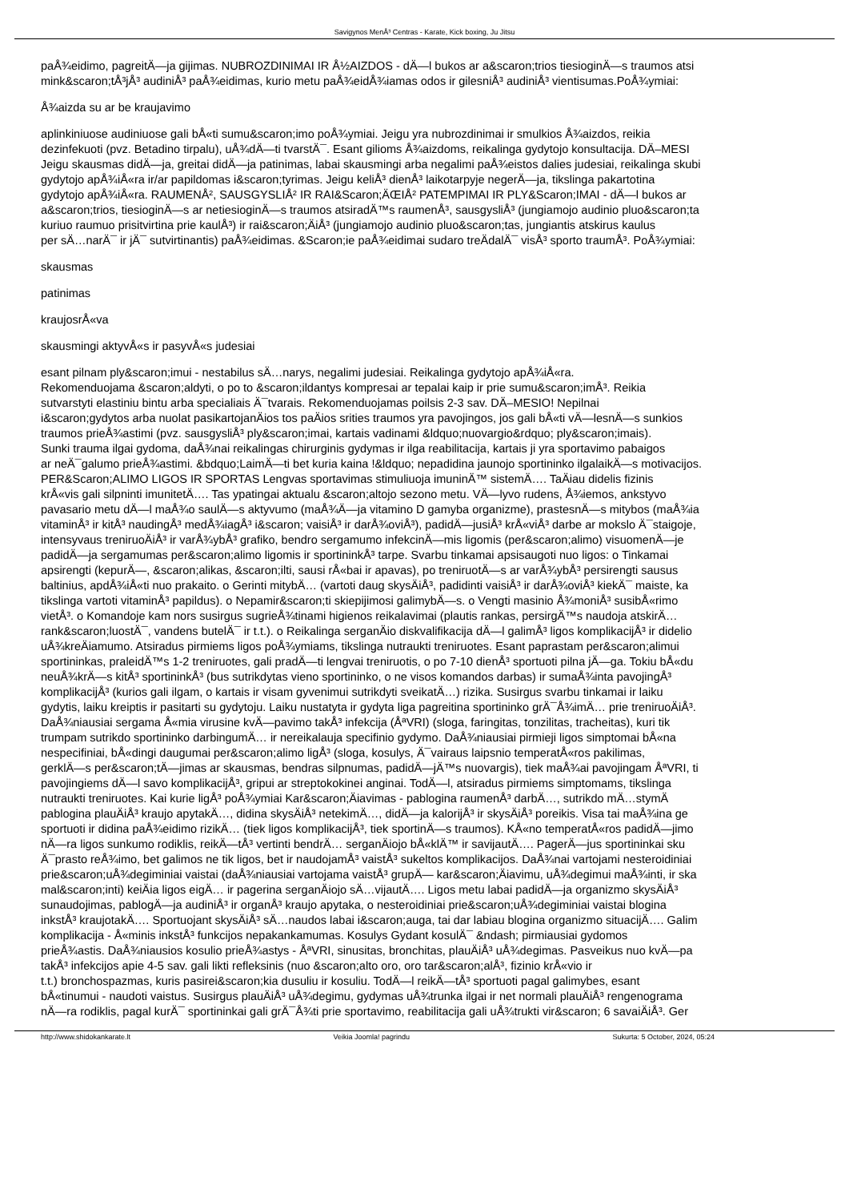Savigynos MenÅ³ Centras - Karate, Kick boxing, Ju Jitsu
paÅ¾eidimo, pagreitÄ—ja gijimas. NUBROZDINIMAI IR Å½AIZDOS - dÄ—l bukos ar a&scaron;trios tiesioginÄ—s traumos atsi
mink&scaron;tÅ³jÅ³ audiniÅ³ paÅ¾eidimas, kurio metu paÅ¾eidÅ¾iamas odos ir gilesniÅ³ audiniÅ³ vientisumas.PoÅ¾ymiai:
Å¾aizda su ar be kraujavimo
aplinkiniuose audiniuose gali bÅ«ti sumu&scaron;imo poÅ¾ymiai. Jeigu yra nubrozdinimai ir smulkios Å¾aizdos, reikia
dezinfekuoti (pvz. Betadino tirpalu), uÅ¾dÄ—ti tvarstÄ¯. Esant gilioms Å¾aizdoms, reikalinga gydytojo konsultacija. DÄ–MESI
Jeigu skausmas didÄ—ja, greitai didÄ—ja patinimas, labai skausmingi arba negalimi paÅ¾eistos dalies judesiai, reikalinga skubi
gydytojo apÅ¾iÅ«ra ir/ar papildomas i&scaron;tyrimas. Jeigu keliÅ³ dienÅ³ laikotarpyje negerÄ—ja, tikslinga pakartotina
gydytojo apÅ¾iÅ«ra. RAUMENÅ², SAUSGYSLIÅ² IR RAI&Scaron;ÄŒIÅ² PATEMPIMAI IR PLY&Scaron;IMAI - dÄ—l bukos ar
a&scaron;trios, tiesioginÄ—s ar netiesioginÄ—s traumos atsiradÄ™s raumenÅ³, sausgysliÅ³ (jungiamojo audinio pluo&scaron;ta
kuriuo raumuo prisitvirtina prie kaulÅ³) ir rai&scaron;ÄiÅ³ (jungiamojo audinio pluo&scaron;tas, jungiantis atskirus kaulus
per sÄ…narÄ¯ ir jÄ¯ sutvirtinantis) paÅ¾eidimas. &Scaron;ie paÅ¾eidimai sudaro treÄdalÄ¯ visÅ³ sporto traumÅ³. PoÅ¾ymiai:
skausmas
patinimas
kraujosrÅ«va
skausmingi aktyvÅ«s ir pasyvÅ«s judesiai
esant pilnam ply&scaron;imui - nestabilus sÄ…narys, negalimi judesiai. Reikalinga gydytojo apÅ¾iÅ«ra.
Rekomenduojama &scaron;aldyti, o po to &scaron;ildantys kompresai ar tepalai kaip ir prie sumu&scaron;imÅ³. Reikia
sutvarstyti elastiniu bintu arba specialiais Ä¯tvarais. Rekomenduojamas poilsis 2-3 sav. DÄ–MESIO! Nepilnai
i&scaron;gydytos arba nuolat pasikartojanÄios tos paÄios srities traumos yra pavojingos, jos gali bÅ«ti vÄ—lesnÄ—s sunkios
traumos prieÅ¾astimi (pvz. sausgysliÅ³ ply&scaron;imai, kartais vadinami &ldquo;nuovargio&rdquo; ply&scaron;imais).
Sunki trauma ilgai gydoma, daÅ¾nai reikalingas chirurginis gydymas ir ilga reabilitacija, kartais ji yra sportavimo pabaigos
ar neÄ¯galumo prieÅ¾astimi. &bdquo;LaimÄ—ti bet kuria kaina !&ldquo; nepadidina jaunojo sportininko ilgalaikÄ—s motivacijos.
PER&Scaron;ALIMO LIGOS IR SPORTAS Lengvas sportavimas stimuliuoja imuninÄ™ sistemÄ…. TaÄiau didelis fizinis
krÅ«vis gali silpninti imunitetÄ…. Tas ypatingai aktualu &scaron;altojo sezono metu. VÄ—lyvo rudens, Å¾iemos, ankstyvo
pavasario metu dÄ—l maÅ¾o saulÄ—s aktyvumo (maÅ¾Ä—ja vitamino D gamyba organizme), prastesnÄ—s mitybos (maÅ¾ia
vitaminÅ³ ir kitÅ³ naudingÅ³ medÅ¾iagÅ³ i&scaron; vaisiÅ³ ir darÅ¾oviÅ³), padidÄ—jusiÅ³ krÅ«viÅ³ darbe ar mokslo Ä¯staigoje,
intensyvaus treniruoÄiÅ³ ir varÅ¾ybÅ³ grafiko, bendro sergamumo infekcinÄ—mis ligomis (per&scaron;alimo) visuomenÄ—je
padidÄ—ja sergamumas per&scaron;alimo ligomis ir sportininkÅ³ tarpe. Svarbu tinkamai apsisaugoti nuo ligos: o Tinkamai
apsirengti (kepurÄ—, &scaron;alikas, &scaron;ilti, sausi rÅ«bai ir apavas), po treniruotÄ—s ar varÅ¾ybÅ³ persirengti sausus
baltinius, apdÅ¾iÅ«ti nuo prakaito. o Gerinti mitybÄ… (vartoti daug skysÄiÅ³, padidinti vaisiÅ³ ir darÅ¾oviÅ³ kiekÄ¯ maiste, ka
tikslinga vartoti vitaminÅ³ papildus). o Nepamir&scaron;ti skiepijimosi galimybÄ—s. o Vengti masinio Å¾moniÅ³ susibÅ«rimo
vietÅ³. o Komandoje kam nors susirgus sugrieÅ¾tinami higienos reikalavimai (plautis rankas, persirgÄ™s naudoja atskirÄ…
rank&scaron;luostÄ¯, vandens butelÄ¯ ir t.t.). o Reikalinga serganÄio diskvalifikacija dÄ—l galimÅ³ ligos komplikacijÅ³ ir didelio
uÅ¾kreÄiamumo. Atsiradus pirmiems ligos poÅ¾ymiams, tikslinga nutraukti treniruotes. Esant paprastam per&scaron;alimui
sportininkas, praleidÄ™s 1-2 treniruotes, gali pradÄ—ti lengvai treniruotis, o po 7-10 dienÅ³ sportuoti pilna jÄ—ga. Tokiu bÅ«du
neuÅ¾krÄ—s kitÅ³ sportininkÅ³ (bus sutrikdytas vieno sportininko, o ne visos komandos darbas) ir sumaÅ¾inta pavojingÅ³
komplikacijÅ³ (kurios gali ilgam, o kartais ir visam gyvenimui sutrikdyti sveikatÄ…) rizika. Susirgus svarbu tinkamai ir laiku
gydytis, laiku kreiptis ir pasitarti su gydytoju. Laiku nustatyta ir gydyta liga pagreitina sportininko grÄ¯Å¾imÄ… prie treniruoÄiÅ³.
DaÅ¾niausiai sergama Å«mia virusine kvÄ—pavimo takÅ³ infekcija (ÅªVRI) (sloga, faringitas, tonzilitas, tracheitas), kuri tik
trumpam sutrikdo sportininko darbingumÄ… ir nereikalauja specifinio gydymo. DaÅ¾niausiai pirmieji ligos simptomai bÅ«na
nespecifiniai, bÅ«dingi daugumai per&scaron;alimo ligÅ³ (sloga, kosulys, Ä¯vairaus laipsnio temperatÅ«ros pakilimas,
gerklÄ—s per&scaron;tÄ—jimas ar skausmas, bendras silpnumas, padidÄ—jÄ™s nuovargis), tiek maÅ¾ai pavojingam ÅªVRI, ti
pavojingiems dÄ—l savo komplikacijÅ³, gripui ar streptokokinei anginai. TodÄ—l, atsiradus pirmiems simptomams, tikslinga
nutraukti treniruotes. Kai kurie ligÅ³ poÅ¾ymiai Kar&scaron;Äiavimas - pablogina raumenÅ³ darbÄ…, sutrikdo mÄ…stymÄ
pablogina plauÄiÅ³ kraujo apytakÄ…, didina skysÄiÅ³ netekimÄ…, didÄ—ja kalorijÅ³ ir skysÄiÅ³ poreikis. Visa tai maÅ¾ina ge
sportuoti ir didina paÅ¾eidimo rizikÄ… (tiek ligos komplikacijÅ³, tiek sportinÄ—s traumos). KÅ«no temperatÅ«ros padidÄ—jimo
nÄ—ra ligos sunkumo rodiklis, reikÄ—tÅ³ vertinti bendrÄ… serganÄiojo bÅ«klÄ™ ir savijautÄ…. PagerÄ—jus sportininkai sku
Ä¯prasto reÅ¾imo, bet galimos ne tik ligos, bet ir naudojamÅ³ vaistÅ³ sukeltos komplikacijos. DaÅ¾nai vartojami nesteroidiniai
prie&scaron;uÅ¾degiminiai vaistai (daÅ¾niausiai vartojama vaistÅ³ grupÄ— kar&scaron;Äiavimu, uÅ¾degimui maÅ¾inti, ir ska
mal&scaron;inti) keiÄia ligos eigÄ… ir pagerina serganÄiojo sÄ…vijautÄ…. Ligos metu labai padidÄ—ja organizmo skysÄiÅ³
sunaudojimas, pablogÄ—ja audiniÅ³ ir organÅ³ kraujo apytaka, o nesteroidiniai prie&scaron;uÅ¾degiminiai vaistai blogina
inkstÅ³ kraujotakÄ…. Sportuojant skysÄiÅ³ sÄ…naudos labai i&scaron;auga, tai dar labiau blogina organizmo situacijÄ…. Galim
komplikacija - Å«minis inkstÅ³ funkcijos nepakankamumas. Kosulys Gydant kosulÄ¯ &ndash; pirmiausiai gydomos
prieÅ¾astis. DaÅ¾niausios kosulio prieÅ¾astys - ÅªVRI, sinusitas, bronchitas, plauÄiÅ³ uÅ¾degimas. Pasveikus nuo kvÄ—pa
takÅ³ infekcijos apie 4-5 sav. gali likti refleksinis (nuo &scaron;alto oro, oro tar&scaron;alÅ³, fizinio krÅ«vio ir
t.t.) bronchospazmas, kuris pasirei&scaron;kia dusuliu ir kosuliu. TodÄ—l reikÄ—tÅ³ sportuoti pagal galimybes, esant
bÅ«tinumui - naudoti vaistus. Susirgus plauÄiÅ³ uÅ¾degimu, gydymas uÅ¾trunka ilgai ir net normali plauÄiÅ³ rengenograma
nÄ—ra rodiklis, pagal kurÄ¯ sportininkai gali grÄ¯Å¾ti prie sportavimo, reabilitacija gali uÅ¾trukti vir&scaron; 6 savaiÄiÅ³. Ger
http://www.shidokankarate.lt Veikia Joomla! pagrindu Sukurta: 5 October, 2024, 05:24